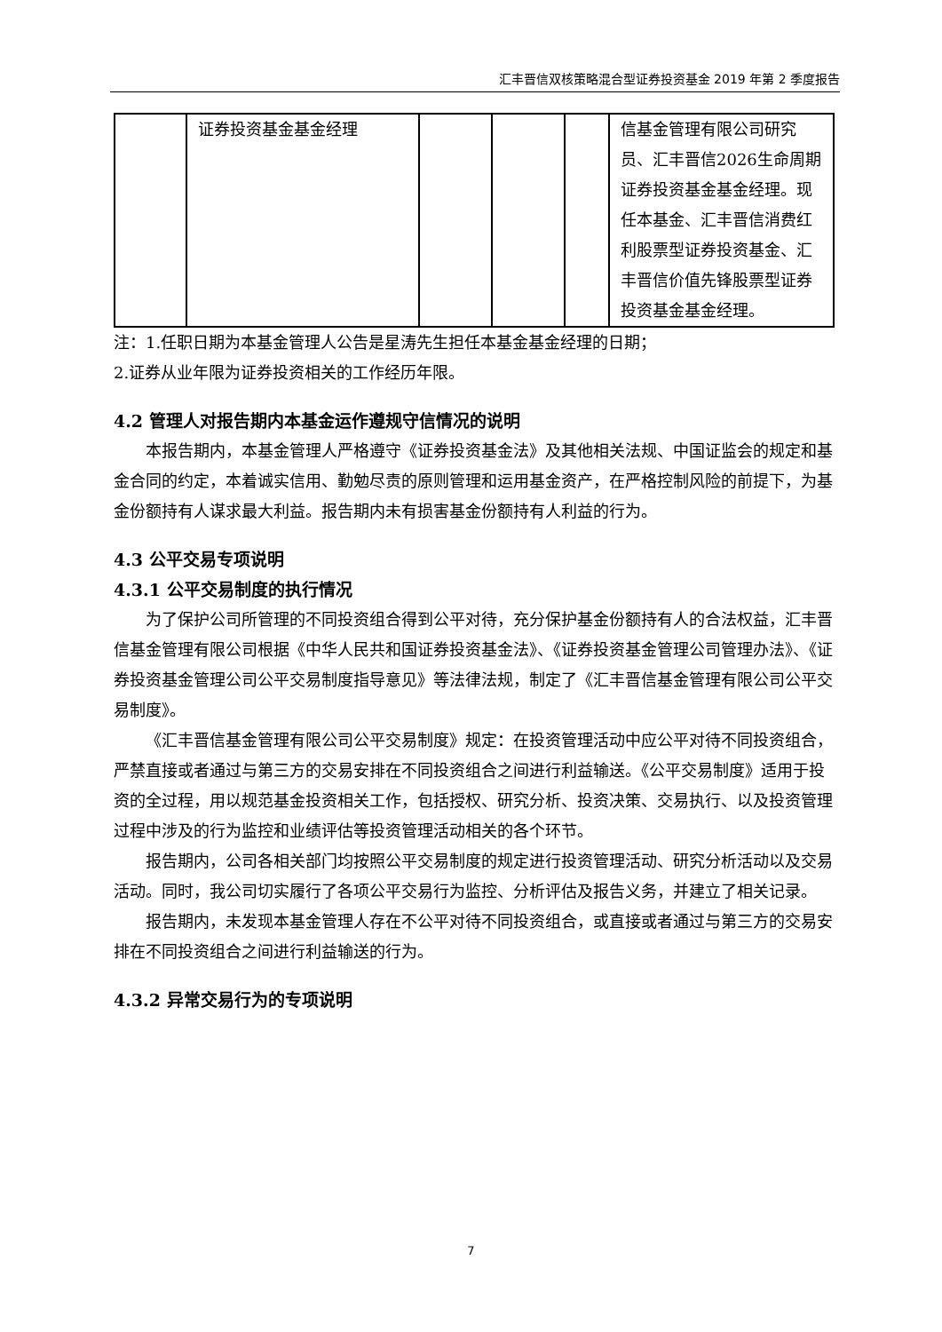汇丰晋信双核策略混合型证券投资基金 2019 年第 2 季度报告
| | 证券投资基金基金经理 | | | | 信基金管理有限公司研究员、汇丰晋信2026生命周期证券投资基金基金经理。现任本基金、汇丰晋信消费红利股票型证券投资基金、汇丰晋信价值先锋股票型证券投资基金基金经理。 |
注：1.任职日期为本基金管理人公告是星涛先生担任本基金基金经理的日期；
2.证券从业年限为证券投资相关的工作经历年限。
4.2 管理人对报告期内本基金运作遵规守信情况的说明
本报告期内，本基金管理人严格遵守《证券投资基金法》及其他相关法规、中国证监会的规定和基金合同的约定，本着诚实信用、勤勉尽责的原则管理和运用基金资产，在严格控制风险的前提下，为基金份额持有人谋求最大利益。报告期内未有损害基金份额持有人利益的行为。
4.3 公平交易专项说明
4.3.1 公平交易制度的执行情况
为了保护公司所管理的不同投资组合得到公平对待，充分保护基金份额持有人的合法权益，汇丰晋信基金管理有限公司根据《中华人民共和国证券投资基金法》、《证券投资基金管理公司管理办法》、《证券投资基金管理公司公平交易制度指导意见》等法律法规，制定了《汇丰晋信基金管理有限公司公平交易制度》。
《汇丰晋信基金管理有限公司公平交易制度》规定：在投资管理活动中应公平对待不同投资组合，严禁直接或者通过与第三方的交易安排在不同投资组合之间进行利益输送。《公平交易制度》适用于投资的全过程，用以规范基金投资相关工作，包括授权、研究分析、投资决策、交易执行、以及投资管理过程中涉及的行为监控和业绩评估等投资管理活动相关的各个环节。
报告期内，公司各相关部门均按照公平交易制度的规定进行投资管理活动、研究分析活动以及交易活动。同时，我公司切实履行了各项公平交易行为监控、分析评估及报告义务，并建立了相关记录。
报告期内，未发现本基金管理人存在不公平对待不同投资组合，或直接或者通过与第三方的交易安排在不同投资组合之间进行利益输送的行为。
4.3.2 异常交易行为的专项说明
7